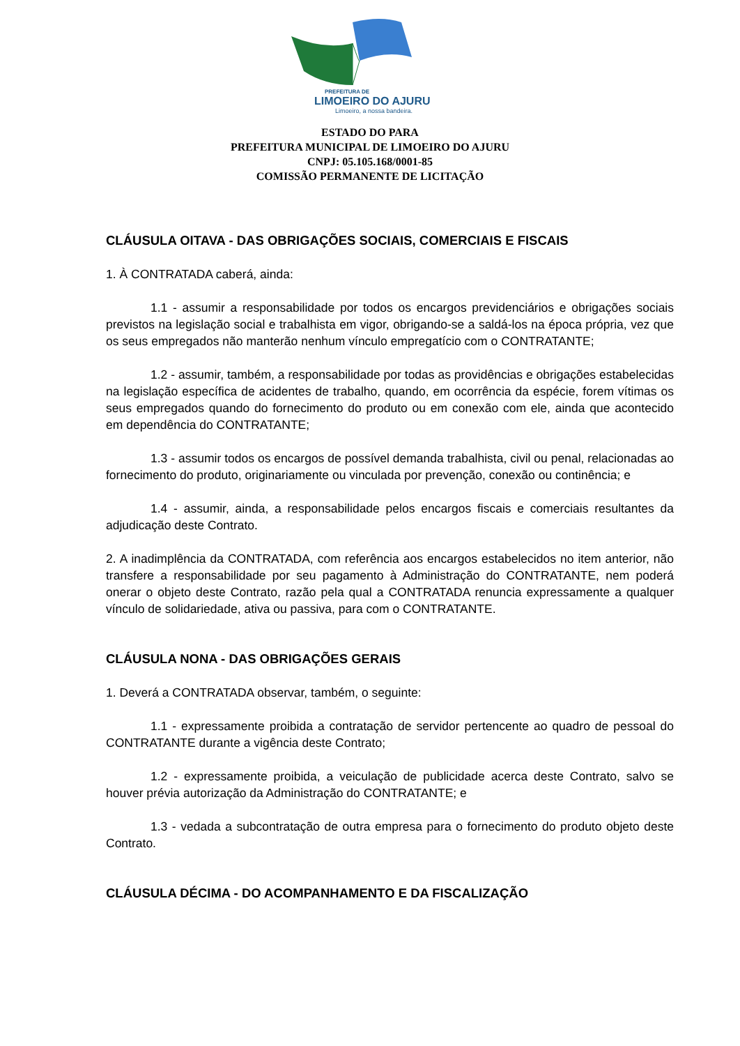PREFEITURA DE
LIMOEIRO DO AJURU
Limoeiro, a nossa bandeira.
ESTADO DO PARA
PREFEITURA MUNICIPAL DE LIMOEIRO DO AJURU
CNPJ: 05.105.168/0001-85
COMISSÃO PERMANENTE DE LICITAÇÃO
CLÁUSULA OITAVA - DAS OBRIGAÇÕES SOCIAIS, COMERCIAIS E FISCAIS
1. À CONTRATADA caberá, ainda:
1.1 - assumir a responsabilidade por todos os encargos previdenciários e obrigações sociais previstos na legislação social e trabalhista em vigor, obrigando-se a saldá-los na época própria, vez que os seus empregados não manterão nenhum vínculo empregatício com o CONTRATANTE;
1.2 - assumir, também, a responsabilidade por todas as providências e obrigações estabelecidas na legislação específica de acidentes de trabalho, quando, em ocorrência da espécie, forem vítimas os seus empregados quando do fornecimento do produto ou em conexão com ele, ainda que acontecido em dependência do CONTRATANTE;
1.3 - assumir todos os encargos de possível demanda trabalhista, civil ou penal, relacionadas ao fornecimento do produto, originariamente ou vinculada por prevenção, conexão ou continência; e
1.4 - assumir, ainda, a responsabilidade pelos encargos fiscais e comerciais resultantes da adjudicação deste Contrato.
2. A inadimplência da CONTRATADA, com referência aos encargos estabelecidos no item anterior, não transfere a responsabilidade por seu pagamento à Administração do CONTRATANTE, nem poderá onerar o objeto deste Contrato, razão pela qual a CONTRATADA renuncia expressamente a qualquer vínculo de solidariedade, ativa ou passiva, para com o CONTRATANTE.
CLÁUSULA NONA - DAS OBRIGAÇÕES GERAIS
1. Deverá a CONTRATADA observar, também, o seguinte:
1.1 - expressamente proibida a contratação de servidor pertencente ao quadro de pessoal do CONTRATANTE durante a vigência deste Contrato;
1.2 - expressamente proibida, a veiculação de publicidade acerca deste Contrato, salvo se houver prévia autorização da Administração do CONTRATANTE; e
1.3 - vedada a subcontratação de outra empresa para o fornecimento do produto objeto deste Contrato.
CLÁUSULA DÉCIMA - DO ACOMPANHAMENTO E DA FISCALIZAÇÃO